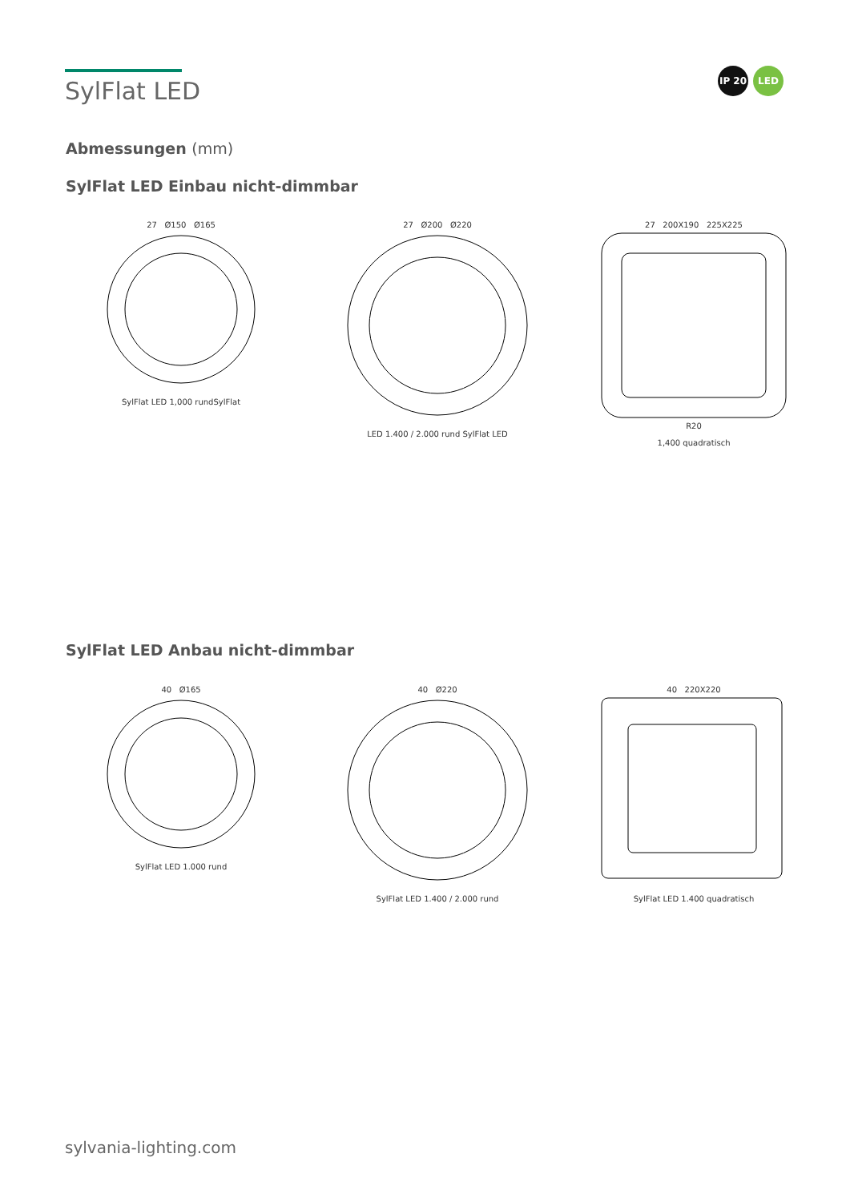SylFlat LED
IP 20 LED
Abmessungen (mm)
SylFlat LED Einbau nicht-dimmbar
27 Ø150 Ø165
SylFlat LED 1,000 rundSylFlat
27 Ø200 Ø220
LED 1.400 / 2.000 rund SylFlat LED
27 200X190 225X225
R20
1,400 quadratisch
SylFlat LED Anbau nicht-dimmbar
40 Ø165
SylFlat LED 1.000 rund
40 Ø220
SylFlat LED 1.400 / 2.000 rund
40 220X220
SylFlat LED 1.400 quadratisch
sylvania-lighting.com